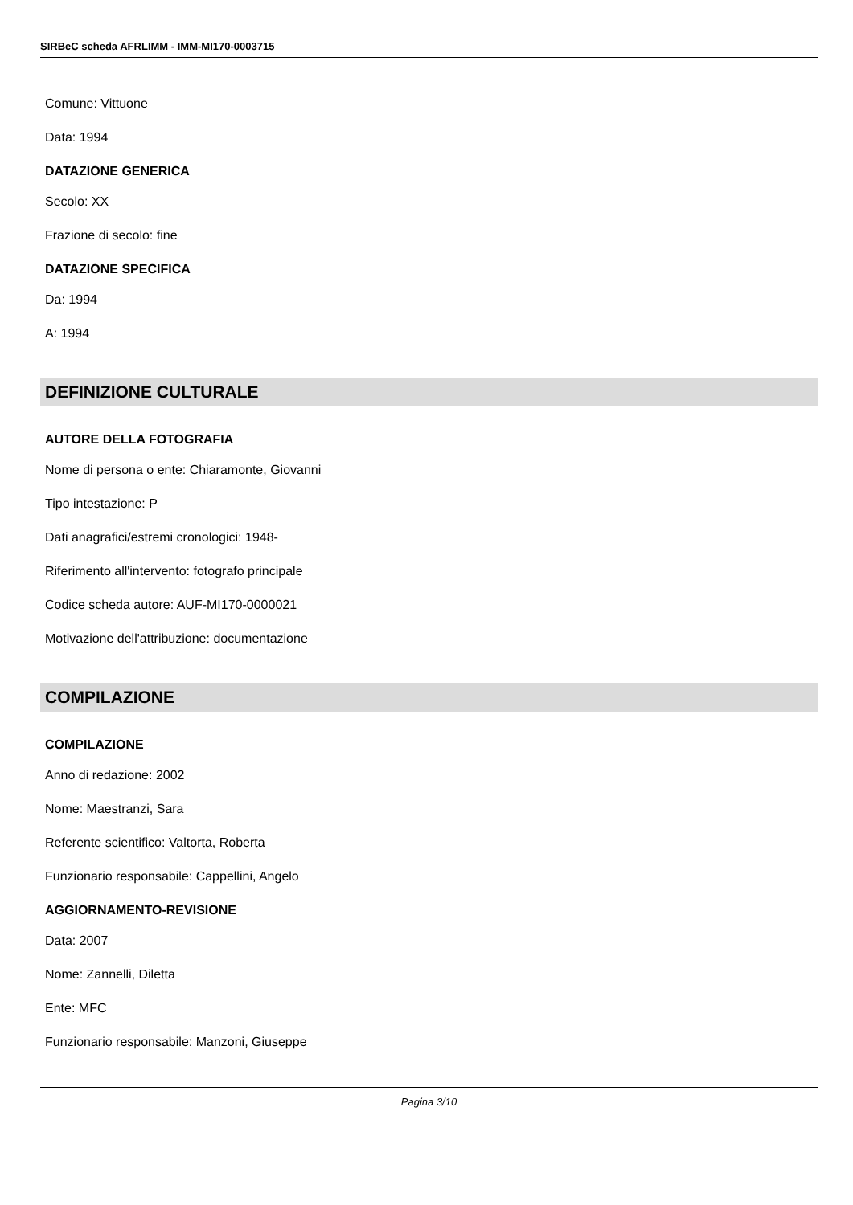SIRBeC scheda AFRLIMM - IMM-MI170-0003715
Comune: Vittuone
Data: 1994
DATAZIONE GENERICA
Secolo: XX
Frazione di secolo: fine
DATAZIONE SPECIFICA
Da: 1994
A: 1994
DEFINIZIONE CULTURALE
AUTORE DELLA FOTOGRAFIA
Nome di persona o ente: Chiaramonte, Giovanni
Tipo intestazione: P
Dati anagrafici/estremi cronologici: 1948-
Riferimento all'intervento: fotografo principale
Codice scheda autore: AUF-MI170-0000021
Motivazione dell'attribuzione: documentazione
COMPILAZIONE
COMPILAZIONE
Anno di redazione: 2002
Nome: Maestranzi, Sara
Referente scientifico: Valtorta, Roberta
Funzionario responsabile: Cappellini, Angelo
AGGIORNAMENTO-REVISIONE
Data: 2007
Nome: Zannelli, Diletta
Ente: MFC
Funzionario responsabile: Manzoni, Giuseppe
Pagina 3/10